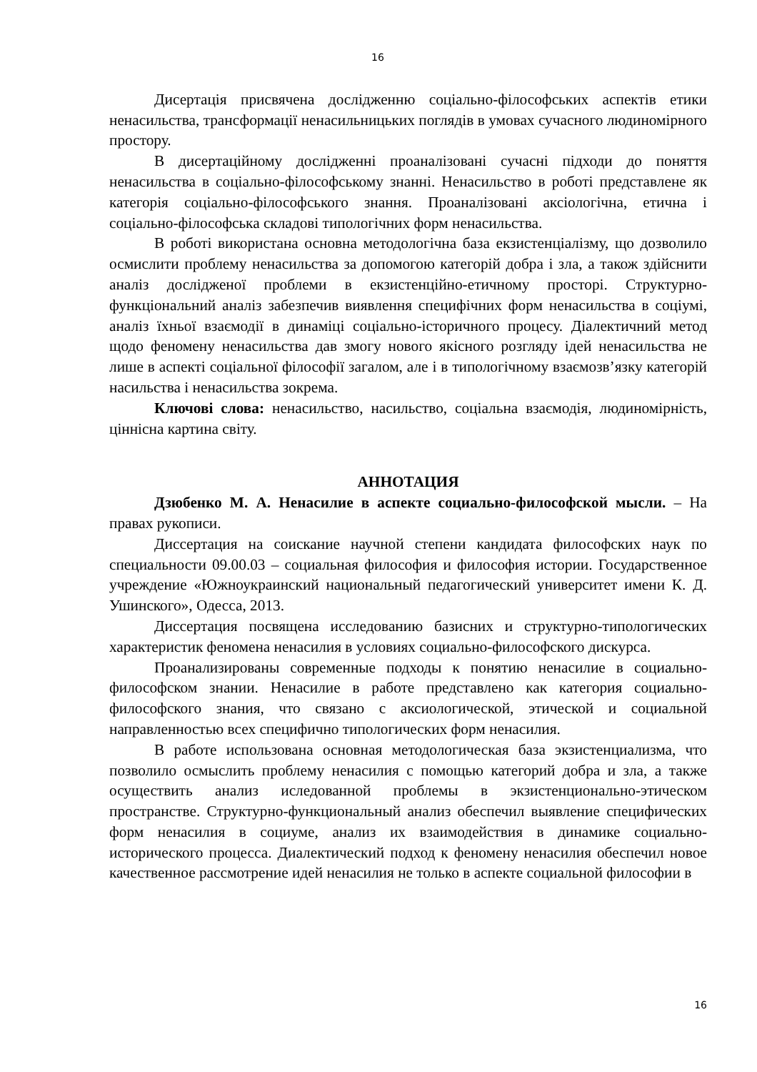16
Дисертація присвячена дослідженню соціально-філософських аспектів етики ненасильства, трансформації ненасильницьких поглядів в умовах сучасного людиномірного простору.
В дисертаційному дослідженні проаналізовані сучасні підходи до поняття ненасильства в соціально-філософському знанні. Ненасильство в роботі представлене як категорія соціально-філософського знання. Проаналізовані аксіологічна, етична і соціально-філософська складові типологічних форм ненасильства.
В роботі використана основна методологічна база екзистенціалізму, що дозволило осмислити проблему ненасильства за допомогою категорій добра і зла, а також здійснити аналіз дослідженої проблеми в екзистенційно-етичному просторі. Структурно-функціональний аналіз забезпечив виявлення специфічних форм ненасильства в соціумі, аналіз їхньої взаємодії в динаміці соціально-історичного процесу. Діалектичний метод щодо феномену ненасильства дав змогу нового якісного розгляду ідей ненасильства не лише в аспекті соціальної філософії загалом, але і в типологічному взаємозв’язку категорій насильства і ненасильства зокрема.
Ключові слова: ненасильство, насильство, соціальна взаємодія, людиномірність, ціннісна картина світу.
АННОТАЦИЯ
Дзюбенко М. А. Ненасилие в аспекте социально-философской мысли. – На правах рукописи.
Диссертация на соискание научной степени кандидата философских наук по специальности 09.00.03 – социальная философия и философия истории. Государственное учреждение «Южноукраинский национальный педагогический университет имени К. Д. Ушинского», Одесса, 2013.
Диссертация посвящена исследованию базисних и структурно-типологических характеристик феномена ненасилия в условиях социально-философского дискурса.
Проанализированы современные подходы к понятию ненасилие в социально-философском знании. Ненасилие в работе представлено как категория социально-философского знания, что связано с аксиологической, этической и социальной направленностью всех специфично типологических форм ненасилия.
В работе использована основная методологическая база экзистенциализма, что позволило осмыслить проблему ненасилия с помощью категорий добра и зла, а также осуществить анализ иследованной проблемы в экзистенционально-этическом пространстве. Структурно-функциональный анализ обеспечил выявление специфических форм ненасилия в социуме, анализ их взаимодействия в динамике социально-исторического процесса. Диалектический подход к феномену ненасилия обеспечил новое качественное рассмотрение идей ненасилия не только в аспекте социальной философии в
16